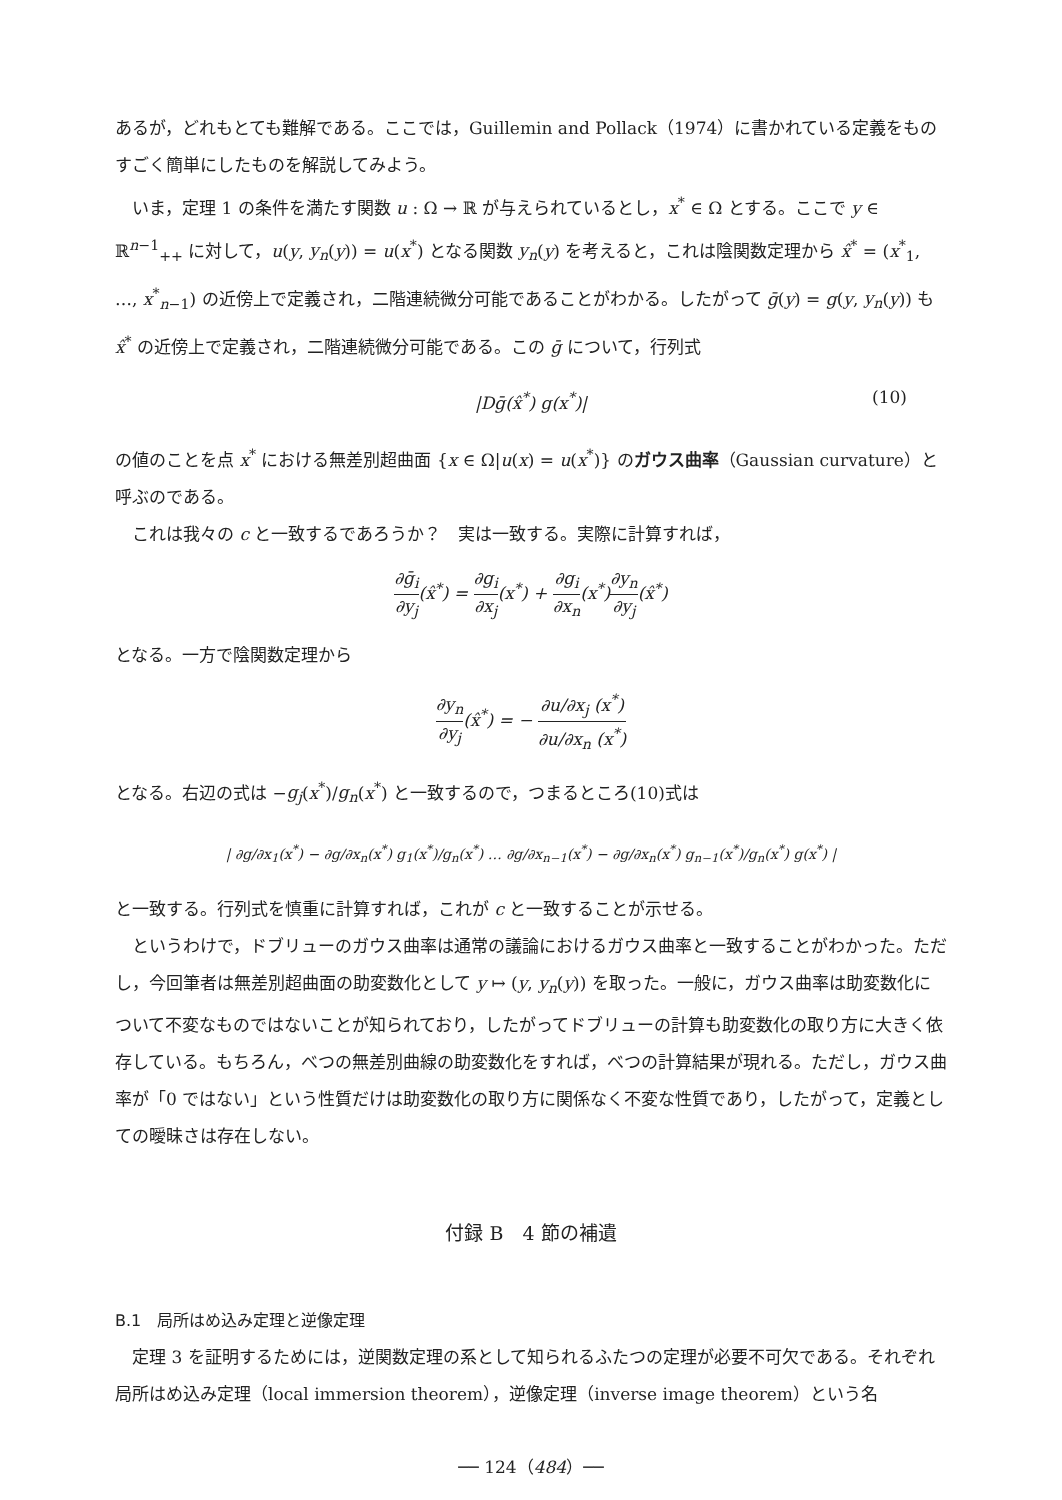あるが，どれもとても難解である。ここでは，Guillemin and Pollack（1974）に書かれている定義をものすごく簡単にしたものを解説してみよう。
いま，定理 1 の条件を満たす関数 u : Ω → ℝ が与えられているとし，x<sup>*</sup> ∈ Ω とする。ここで y ∈ ℝ<sup>n−1</sup><sub>++</sub> に対して，u(y, y<sub>n</sub>(y)) = u(x<sup>*</sup>) となる関数 y<sub>n</sub>(y) を考えると，これは陰関数定理から x̂<sup>*</sup> = (x<sup>*</sup><sub>1</sub>, …, x<sup>*</sup><sub>n−1</sub>) の近傍上で定義され，二階連続微分可能であることがわかる。したがって ḡ(y) = g(y, y<sub>n</sub>(y)) も x̂<sup>*</sup> の近傍上で定義され，二階連続微分可能である。この ḡ について，行列式
|Dḡ(x̂<sup>*</sup>) g(x<sup>*</sup>)| (10)
の値のことを点 x<sup>*</sup> における無差別超曲面 {x ∈ Ω|u(x) = u(x<sup>*</sup>)} のガウス曲率（Gaussian curvature）と呼ぶのである。
これは我々の c と一致するであろうか？　実は一致する。実際に計算すれば，
∂ḡ<sub>i</sub> ∂y<sub>j</sub>(x̂<sup>*</sup>) = ∂g<sub>i</sub> ∂x<sub>j</sub>(x<sup>*</sup>) + ∂g<sub>i</sub> ∂x<sub>n</sub>(x<sup>*</sup>)∂y<sub>n</sub> ∂y<sub>j</sub>(x̂<sup>*</sup>)
となる。一方で陰関数定理から
∂y<sub>n</sub> ∂y<sub>j</sub>(x̂<sup>*</sup>) = − ∂u/∂x<sub>j</sub> (x<sup>*</sup>) ∂u/∂x<sub>n</sub> (x<sup>*</sup>)
となる。右辺の式は −g<sub>j</sub>(x<sup>*</sup>)/g<sub>n</sub>(x<sup>*</sup>) と一致するので，つまるところ(10)式は
| ∂g/∂x<sub>1</sub>(x<sup>*</sup>) − ∂g/∂x<sub>n</sub>(x<sup>*</sup>) g<sub>1</sub>(x<sup>*</sup>)/g<sub>n</sub>(x<sup>*</sup>) … ∂g/∂x<sub>n−1</sub>(x<sup>*</sup>) − ∂g/∂x<sub>n</sub>(x<sup>*</sup>) g<sub>n−1</sub>(x<sup>*</sup>)/g<sub>n</sub>(x<sup>*</sup>) g(x<sup>*</sup>) |
と一致する。行列式を慎重に計算すれば，これが c と一致することが示せる。
というわけで，ドブリューのガウス曲率は通常の議論におけるガウス曲率と一致することがわかった。ただし，今回筆者は無差別超曲面の助変数化として y ↦ (y, y<sub>n</sub>(y)) を取った。一般に，ガウス曲率は助変数化について不変なものではないことが知られており，したがってドブリューの計算も助変数化の取り方に大きく依存している。もちろん，べつの無差別曲線の助変数化をすれば，べつの計算結果が現れる。ただし，ガウス曲率が「0 ではない」という性質だけは助変数化の取り方に関係なく不変な性質であり，したがって，定義としての曖昧さは存在しない。
付録 B　4 節の補遺
B.1　局所はめ込み定理と逆像定理
定理 3 を証明するためには，逆関数定理の系として知られるふたつの定理が必要不可欠である。それぞれ局所はめ込み定理（local immersion theorem），逆像定理（inverse image theorem）という名
── 124（484）──